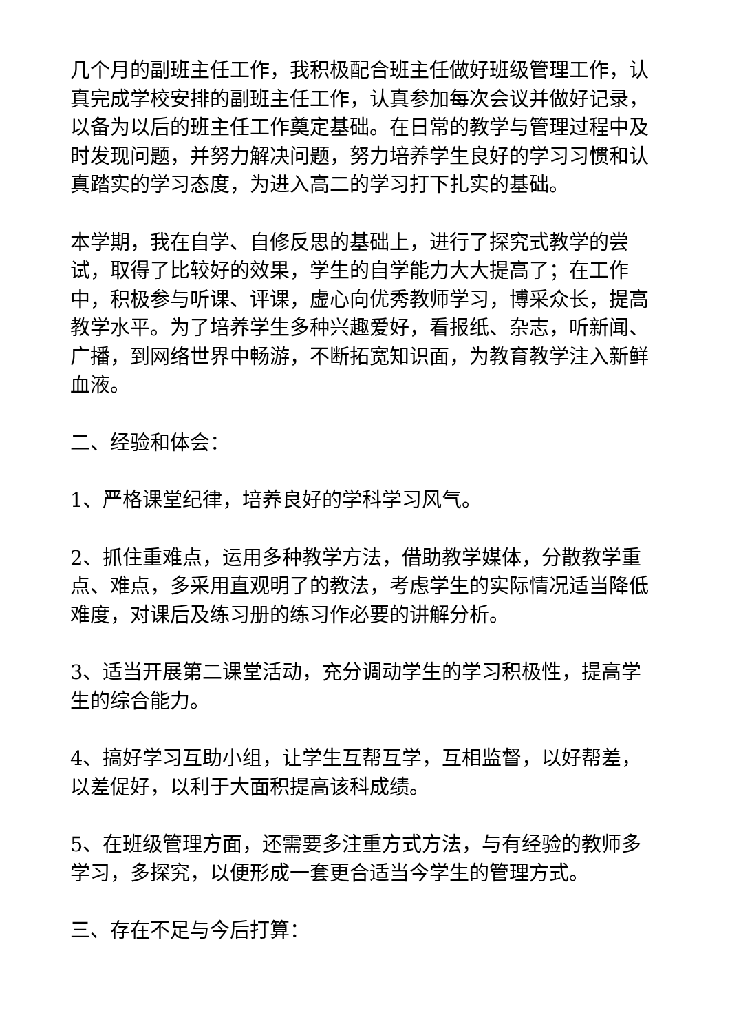几个月的副班主任工作，我积极配合班主任做好班级管理工作，认真完成学校安排的副班主任工作，认真参加每次会议并做好记录，以备为以后的班主任工作奠定基础。在日常的教学与管理过程中及时发现问题，并努力解决问题，努力培养学生良好的学习习惯和认真踏实的学习态度，为进入高二的学习打下扎实的基础。
本学期，我在自学、自修反思的基础上，进行了探究式教学的尝试，取得了比较好的效果，学生的自学能力大大提高了；在工作中，积极参与听课、评课，虚心向优秀教师学习，博采众长，提高教学水平。为了培养学生多种兴趣爱好，看报纸、杂志，听新闻、广播，到网络世界中畅游，不断拓宽知识面，为教育教学注入新鲜血液。
二、经验和体会：
1、严格课堂纪律，培养良好的学科学习风气。
2、抓住重难点，运用多种教学方法，借助教学媒体，分散教学重点、难点，多采用直观明了的教法，考虑学生的实际情况适当降低难度，对课后及练习册的练习作必要的讲解分析。
3、适当开展第二课堂活动，充分调动学生的学习积极性，提高学生的综合能力。
4、搞好学习互助小组，让学生互帮互学，互相监督，以好帮差，以差促好，以利于大面积提高该科成绩。
5、在班级管理方面，还需要多注重方式方法，与有经验的教师多学习，多探究，以便形成一套更合适当今学生的管理方式。
三、存在不足与今后打算：